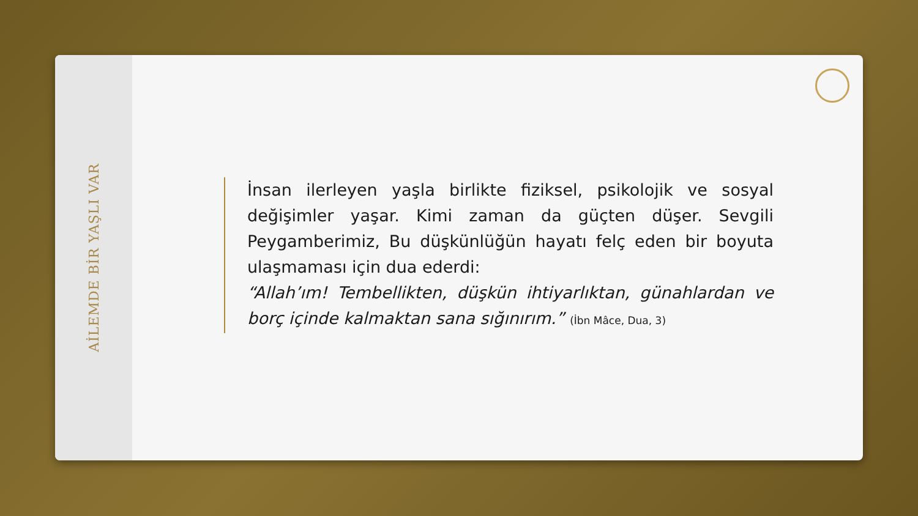AİLEMDE BİR YAŞLI VAR
İnsan ilerleyen yaşla birlikte fiziksel, psikolojik ve sosyal değişimler yaşar. Kimi zaman da güçten düşer. Sevgili Peygamberimiz, Bu düşkünlüğün hayatı felç eden bir boyuta ulaşmaması için dua ederdi:
“Allah’ım! Tembellikten, düşkün ihtiyarlıktan, günahlardan ve borç içinde kalmaktan sana sığınırım.” (İbn Mâce, Dua, 3)